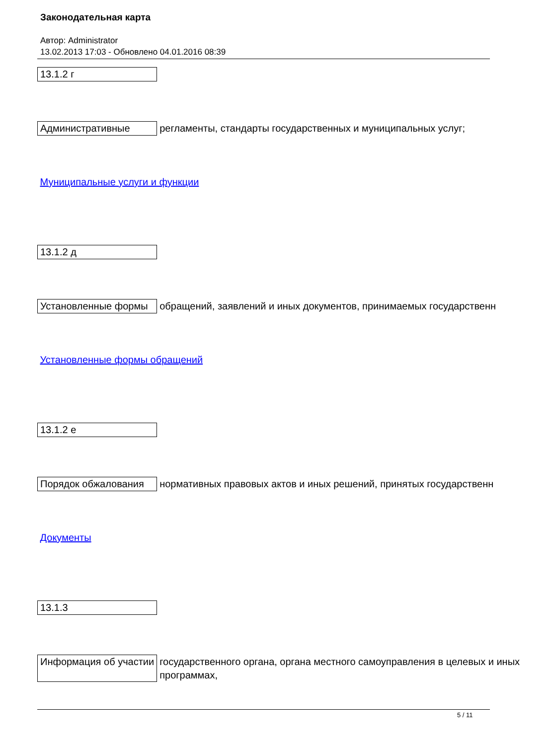Законодательная карта
Автор: Administrator
13.02.2013 17:03 - Обновлено 04.01.2016 08:39
| 13.1.2 г | |
| Административные | регламенты, стандарты государственных и муниципальных услуг; |
| Муниципальные услуги и функции | |
| 13.1.2 д | |
| Установленные формы | обращений, заявлений и иных документов, принимаемых государственн |
| Установленные формы обращений | |
| 13.1.2 е | |
| Порядок обжалования | нормативных правовых актов и иных решений, принятых государственн |
| Документы | |
| 13.1.3 | |
| Информация об участии | государственного органа, органа местного самоуправления в целевых и иных программах, |
5 / 11